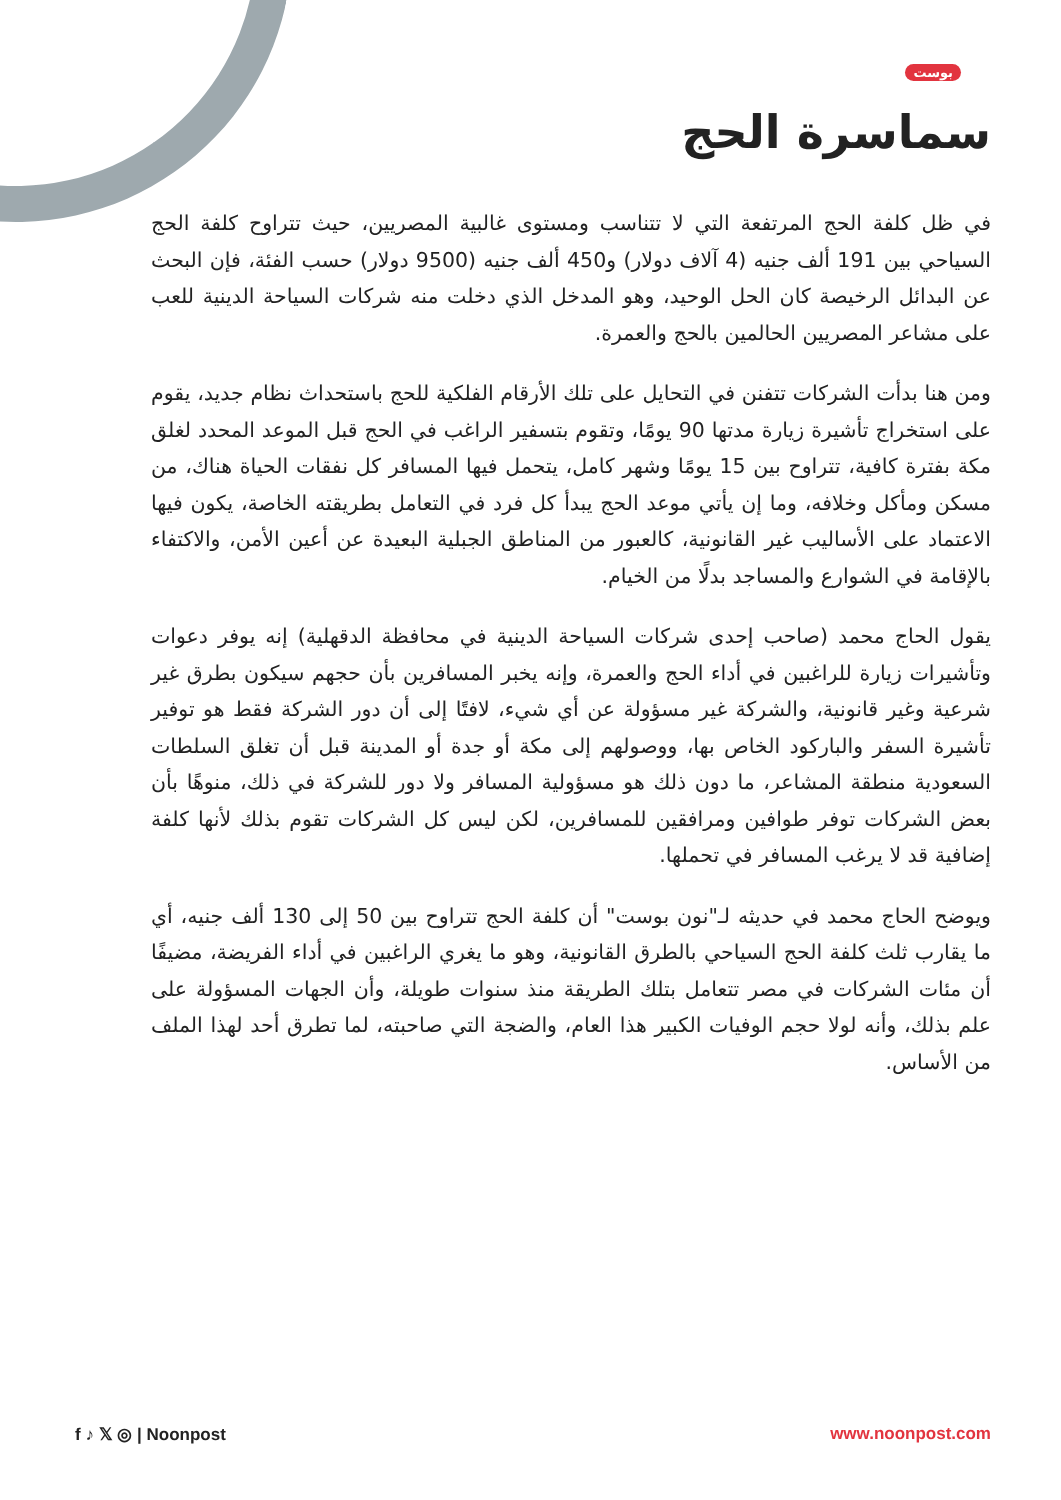بوست
سماسرة الحج
في ظل كلفة الحج المرتفعة التي لا تتناسب ومستوى غالبية المصريين، حيث تتراوح كلفة الحج السياحي بين 191 ألف جنيه (4 آلاف دولار) و450 ألف جنيه (9500 دولار) حسب الفئة، فإن البحث عن البدائل الرخيصة كان الحل الوحيد، وهو المدخل الذي دخلت منه شركات السياحة الدينية للعب على مشاعر المصريين الحالمين بالحج والعمرة.
ومن هنا بدأت الشركات تتفنن في التحايل على تلك الأرقام الفلكية للحج باستحداث نظام جديد، يقوم على استخراج تأشيرة زيارة مدتها 90 يومًا، وتقوم بتسفير الراغب في الحج قبل الموعد المحدد لغلق مكة بفترة كافية، تتراوح بين 15 يومًا وشهر كامل، يتحمل فيها المسافر كل نفقات الحياة هناك، من مسكن ومأكل وخلافه، وما إن يأتي موعد الحج يبدأ كل فرد في التعامل بطريقته الخاصة، يكون فيها الاعتماد على الأساليب غير القانونية، كالعبور من المناطق الجبلية البعيدة عن أعين الأمن، والاكتفاء بالإقامة في الشوارع والمساجد بدلًا من الخيام.
يقول الحاج محمد (صاحب إحدى شركات السياحة الدينية في محافظة الدقهلية) إنه يوفر دعوات وتأشيرات زيارة للراغبين في أداء الحج والعمرة، وإنه يخبر المسافرين بأن حجهم سيكون بطرق غير شرعية وغير قانونية، والشركة غير مسؤولة عن أي شيء، لافتًا إلى أن دور الشركة فقط هو توفير تأشيرة السفر والباركود الخاص بها، ووصولهم إلى مكة أو جدة أو المدينة قبل أن تغلق السلطات السعودية منطقة المشاعر، ما دون ذلك هو مسؤولية المسافر ولا دور للشركة في ذلك، منوهًا بأن بعض الشركات توفر طوافين ومرافقين للمسافرين، لكن ليس كل الشركات تقوم بذلك لأنها كلفة إضافية قد لا يرغب المسافر في تحملها.
ويوضح الحاج محمد في حديثه لـ"نون بوست" أن كلفة الحج تتراوح بين 50 إلى 130 ألف جنيه، أي ما يقارب ثلث كلفة الحج السياحي بالطرق القانونية، وهو ما يغري الراغبين في أداء الفريضة، مضيفًا أن مئات الشركات في مصر تتعامل بتلك الطريقة منذ سنوات طويلة، وأن الجهات المسؤولة على علم بذلك، وأنه لولا حجم الوفيات الكبير هذا العام، والضجة التي صاحبته، لما تطرق أحد لهذا الملف من الأساس.
f ♪ 𝕏 ◎ | Noonpost www.noonpost.com